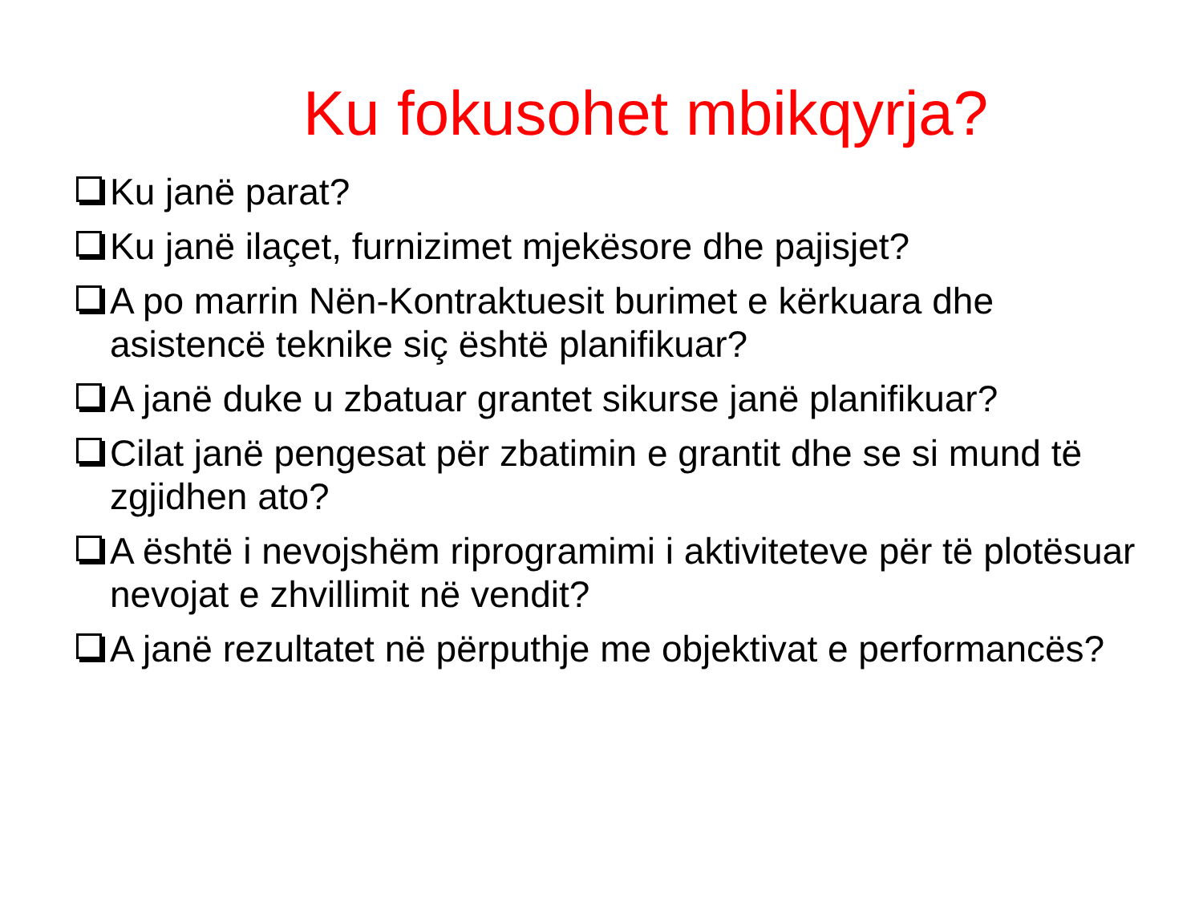Ku fokusohet mbikqyrja?
Ku janë parat?
Ku janë ilaçet, furnizimet mjekësore dhe pajisjet?
A po marrin Nën-Kontraktuesit burimet e kërkuara dhe asistencë teknike siç është planifikuar?
A janë duke u zbatuar grantet sikurse janë planifikuar?
Cilat janë pengesat për zbatimin e grantit dhe se si mund të zgjidhen ato?
A është i nevojshëm riprogramimi i aktiviteteve për të plotësuar nevojat e zhvillimit në vendit?
A janë rezultatet në përputhje me objektivat e performancës?